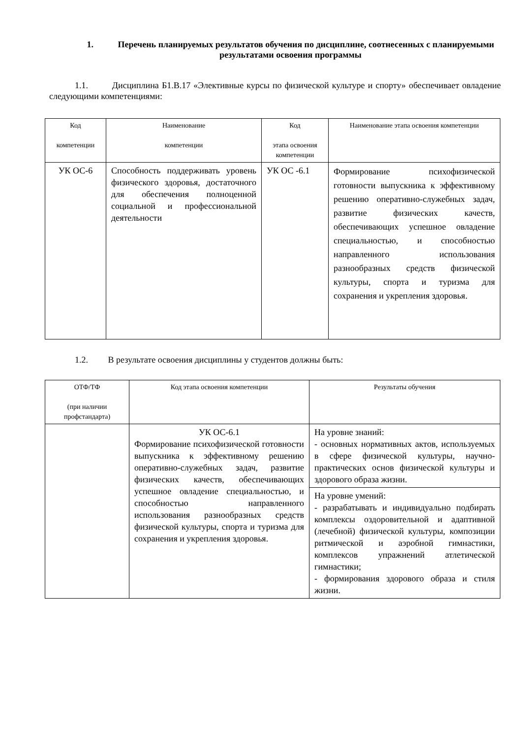1. Перечень планируемых результатов обучения по дисциплине, соотнесенных с планируемыми результатами освоения программы
1.1. Дисциплина Б1.В.17 «Элективные курсы по физической культуре и спорту» обеспечивает овладение следующими компетенциями:
| Код компетенции | Наименование компетенции | Код этапа освоения компетенции | Наименование этапа освоения компетенции |
| УК ОС-6 | Способность поддерживать уровень физического здоровья, достаточного для обеспечения полноценной социальной и профессиональной деятельности | УК ОС -6.1 | Формирование психофизической готовности выпускника к эффективному решению оперативно-служебных задач, развитие физических качеств, обеспечивающих успешное овладение специальностью, и способностью направленного использования разнообразных средств физической культуры, спорта и туризма для сохранения и укрепления здоровья. |
1.2. В результате освоения дисциплины у студентов должны быть:
| ОТФ/ТФ (при наличии профстандарта) | Код этапа освоения компетенции | Результаты обучения |
| | УК ОС-6.1 Формирование психофизической готовности выпускника к эффективному решению оперативно-служебных задач, развитие физических качеств, обеспечивающих успешное овладение специальностью, и способностью направленного использования разнообразных средств физической культуры, спорта и туризма для сохранения и укрепления здоровья. | На уровне знаний: - основных нормативных актов, используемых в сфере физической культуры, научно-практических основ физической культуры и здорового образа жизни. |
| | | На уровне умений: - разрабатывать и индивидуально подбирать комплексы оздоровительной и адаптивной (лечебной) физической культуры, композиции ритмической и аэробной гимнастики, комплексов упражнений атлетической гимнастики; - формирования здорового образа и стиля жизни. |